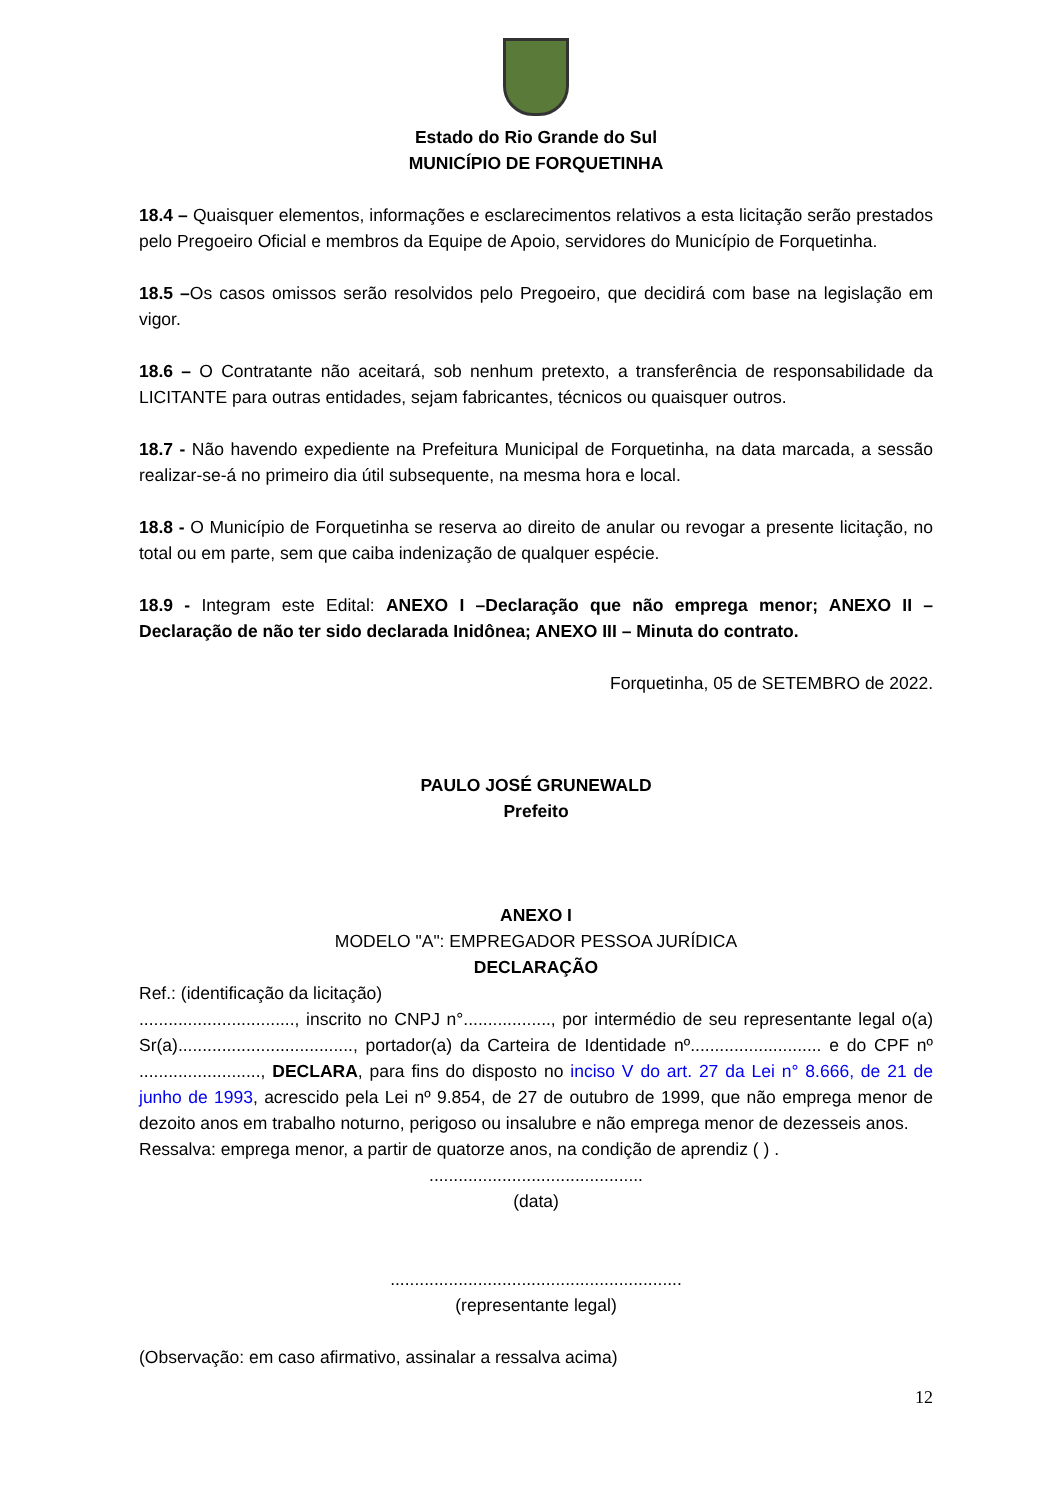Estado do Rio Grande do Sul
MUNICÍPIO DE FORQUETINHA
18.4 – Quaisquer elementos, informações e esclarecimentos relativos a esta licitação serão prestados pelo Pregoeiro Oficial e membros da Equipe de Apoio, servidores do Município de Forquetinha.
18.5 –Os casos omissos serão resolvidos pelo Pregoeiro, que decidirá com base na legislação em vigor.
18.6 – O Contratante não aceitará, sob nenhum pretexto, a transferência de responsabilidade da LICITANTE para outras entidades, sejam fabricantes, técnicos ou quaisquer outros.
18.7 - Não havendo expediente na Prefeitura Municipal de Forquetinha, na data marcada, a sessão realizar-se-á no primeiro dia útil subsequente, na mesma hora e local.
18.8 - O Município de Forquetinha se reserva ao direito de anular ou revogar a presente licitação, no total ou em parte, sem que caiba indenização de qualquer espécie.
18.9 - Integram este Edital: ANEXO I –Declaração que não emprega menor; ANEXO II – Declaração de não ter sido declarada Inidônea; ANEXO III – Minuta do contrato.
Forquetinha, 05 de SETEMBRO de 2022.
PAULO JOSÉ GRUNEWALD
Prefeito
ANEXO I
MODELO "A": EMPREGADOR PESSOA JURÍDICA
DECLARAÇÃO
Ref.: (identificação da licitação)
................................, inscrito no CNPJ n°.................., por intermédio de seu representante legal o(a) Sr(a)...................................., portador(a) da Carteira de Identidade nº........................... e do CPF nº ........................., DECLARA, para fins do disposto no inciso V do art. 27 da Lei n° 8.666, de 21 de junho de 1993, acrescido pela Lei nº 9.854, de 27 de outubro de 1999, que não emprega menor de dezoito anos em trabalho noturno, perigoso ou insalubre e não emprega menor de dezesseis anos.
Ressalva: emprega menor, a partir de quatorze anos, na condição de aprendiz ( ) .
............................................
(data)
............................................................
(representante legal)
(Observação: em caso afirmativo, assinalar a ressalva acima)
12